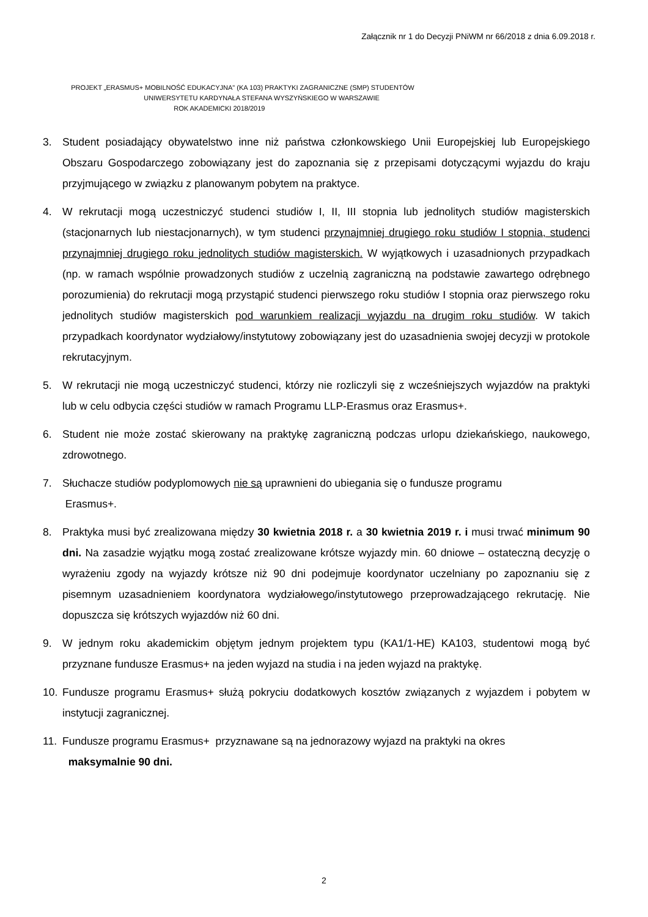Załącznik nr 1 do Decyzji PNiWM nr 66/2018 z dnia 6.09.2018 r.
PROJEKT „ERASMUS+ MOBILNOŚĆ EDUKACYJNA" (KA 103) PRAKTYKI ZAGRANICZNE (SMP) STUDENTÓW
UNIWERSYTETU KARDYNAŁA STEFANA WYSZYŃSKIEGO W WARSZAWIE
ROK AKADEMICKI 2018/2019
3. Student posiadający obywatelstwo inne niż państwa członkowskiego Unii Europejskiej lub Europejskiego Obszaru Gospodarczego zobowiązany jest do zapoznania się z przepisami dotyczącymi wyjazdu do kraju przyjmującego w związku z planowanym pobytem na praktyce.
4. W rekrutacji mogą uczestniczyć studenci studiów I, II, III stopnia lub jednolitych studiów magisterskich (stacjonarnych lub niestacjonarnych), w tym studenci przynajmniej drugiego roku studiów I stopnia, studenci przynajmniej drugiego roku jednolitych studiów magisterskich. W wyjątkowych i uzasadnionych przypadkach (np. w ramach wspólnie prowadzonych studiów z uczelnią zagraniczną na podstawie zawartego odrębnego porozumienia) do rekrutacji mogą przystąpić studenci pierwszego roku studiów I stopnia oraz pierwszego roku jednolitych studiów magisterskich pod warunkiem realizacji wyjazdu na drugim roku studiów. W takich przypadkach koordynator wydziałowy/instytutowy zobowiązany jest do uzasadnienia swojej decyzji w protokole rekrutacyjnym.
5. W rekrutacji nie mogą uczestniczyć studenci, którzy nie rozliczyli się z wcześniejszych wyjazdów na praktyki lub w celu odbycia części studiów w ramach Programu LLP-Erasmus oraz Erasmus+.
6. Student nie może zostać skierowany na praktykę zagraniczną podczas urlopu dziekańskiego, naukowego, zdrowotnego.
7. Słuchacze studiów podyplomowych nie są uprawnieni do ubiegania się o fundusze programu
Erasmus+.
8. Praktyka musi być zrealizowana między 30 kwietnia 2018 r. a 30 kwietnia 2019 r. i musi trwać minimum 90 dni. Na zasadzie wyjątku mogą zostać zrealizowane krótsze wyjazdy min. 60 dniowe – ostateczną decyzję o wyrażeniu zgody na wyjazdy krótsze niż 90 dni podejmuje koordynator uczelniany po zapoznaniu się z pisemnym uzasadnieniem koordynatora wydziałowego/instytutowego przeprowadzającego rekrutację. Nie dopuszcza się krótszych wyjazdów niż 60 dni.
9. W jednym roku akademickim objętym jednym projektem typu (KA1/1-HE) KA103, studentowi mogą być przyznane fundusze Erasmus+ na jeden wyjazd na studia i na jeden wyjazd na praktykę.
10. Fundusze programu Erasmus+ służą pokryciu dodatkowych kosztów związanych z wyjazdem i pobytem w instytucji zagranicznej.
11. Fundusze programu Erasmus+ przyznawane są na jednorazowy wyjazd na praktyki na okres
maksymalnie 90 dni.
2